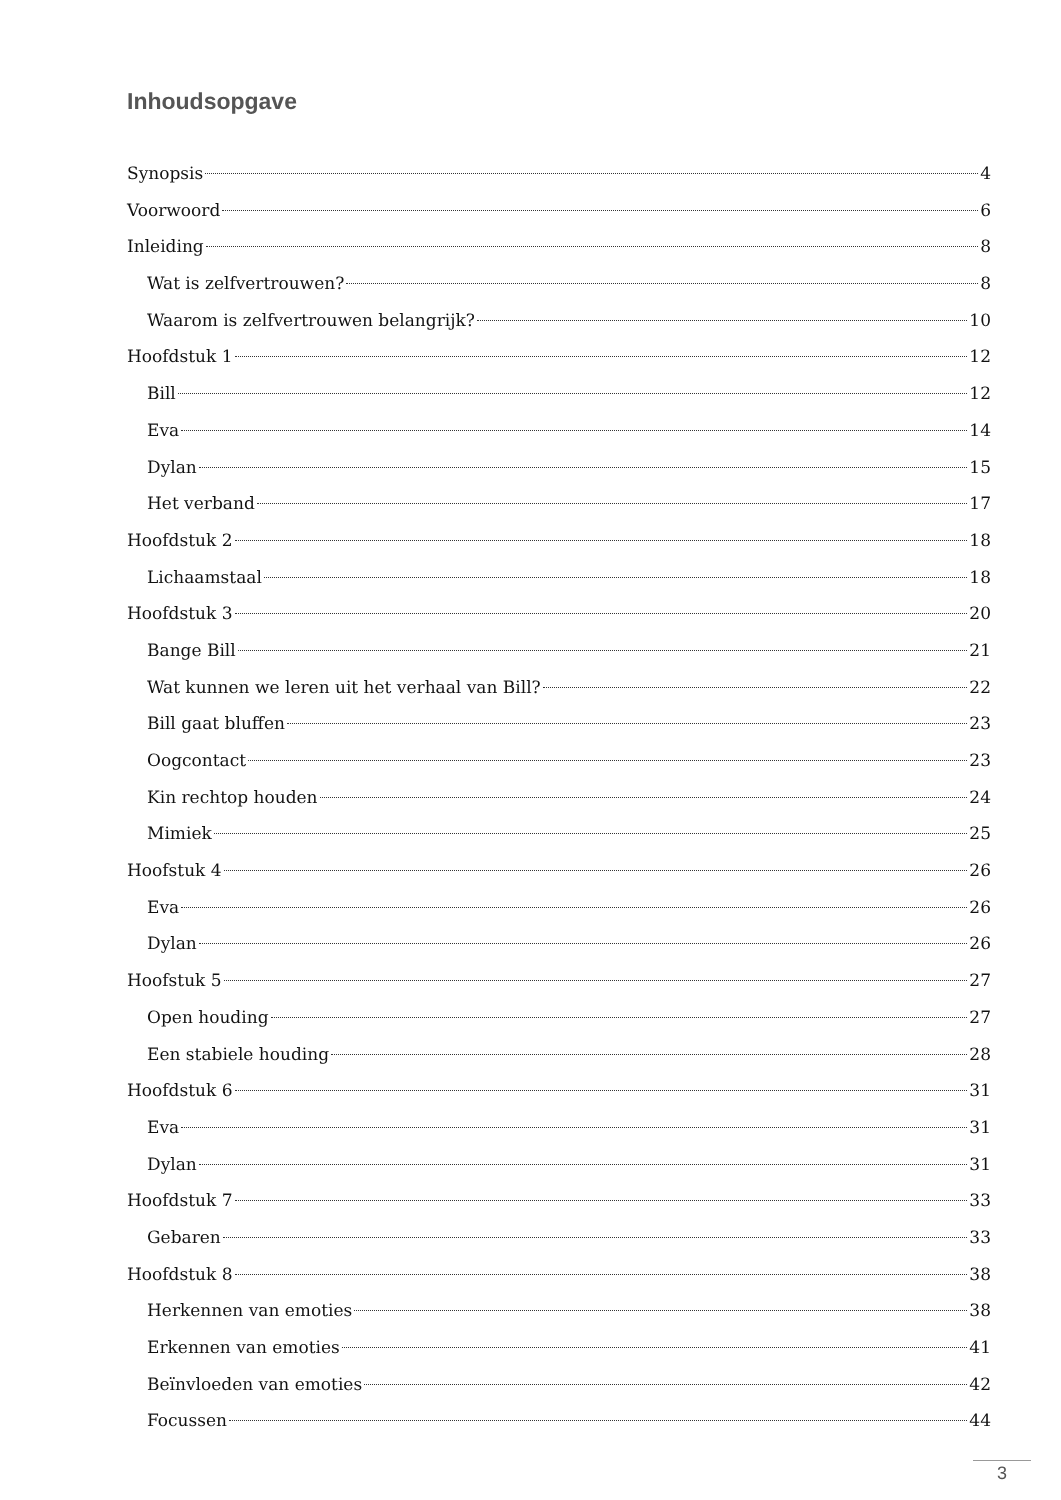Inhoudsopgave
Synopsis 4
Voorwoord 6
Inleiding 8
Wat is zelfvertrouwen? 8
Waarom is zelfvertrouwen belangrijk? 10
Hoofdstuk 1 12
Bill 12
Eva 14
Dylan 15
Het verband 17
Hoofdstuk 2 18
Lichaamstaal 18
Hoofdstuk 3 20
Bange Bill 21
Wat kunnen we leren uit het verhaal van Bill? 22
Bill gaat bluffen 23
Oogcontact 23
Kin rechtop houden 24
Mimiek 25
Hoofstuk 4 26
Eva 26
Dylan 26
Hoofstuk 5 27
Open houding 27
Een stabiele houding 28
Hoofdstuk 6 31
Eva 31
Dylan 31
Hoofdstuk 7 33
Gebaren 33
Hoofdstuk 8 38
Herkennen van emoties 38
Erkennen van emoties 41
Beïnvloeden van emoties 42
Focussen 44
3